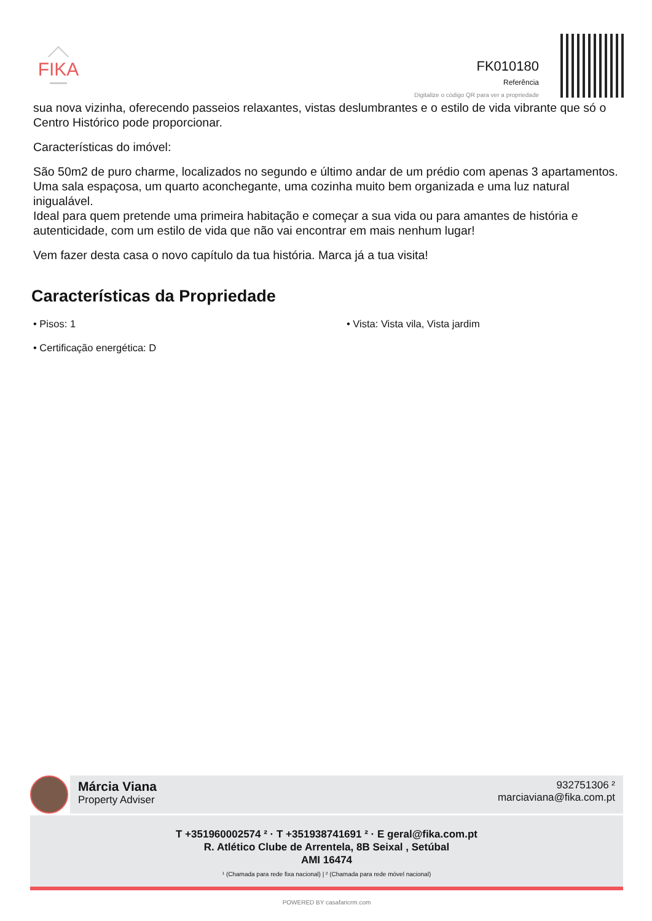FIKA
FK010180
Referência
Digitalize o código QR para ver a propriedade
sua nova vizinha, oferecendo passeios relaxantes, vistas deslumbrantes e o estilo de vida vibrante que só o Centro Histórico pode proporcionar.
Características do imóvel:
São 50m2 de puro charme, localizados no segundo e último andar de um prédio com apenas 3 apartamentos. Uma sala espaçosa, um quarto aconchegante, uma cozinha muito bem organizada e uma luz natural inigualável.
Ideal para quem pretende uma primeira habitação e começar a sua vida ou para amantes de história e autenticidade, com um estilo de vida que não vai encontrar em mais nenhum lugar!
Vem fazer desta casa o novo capítulo da tua história. Marca já a tua visita!
Características da Propriedade
• Pisos: 1
• Vista: Vista vila, Vista jardim
• Certificação energética: D
Márcia Viana
Property Adviser
932751306 ²
marciaviana@fika.com.pt
T +351960002574 ² · T +351938741691 ² · E geral@fika.com.pt
R. Atlético Clube de Arrentela, 8B Seixal , Setúbal
AMI 16474
¹ (Chamada para rede fixa nacional) | ² (Chamada para rede móvel nacional)
POWERED BY casafaricrm.com